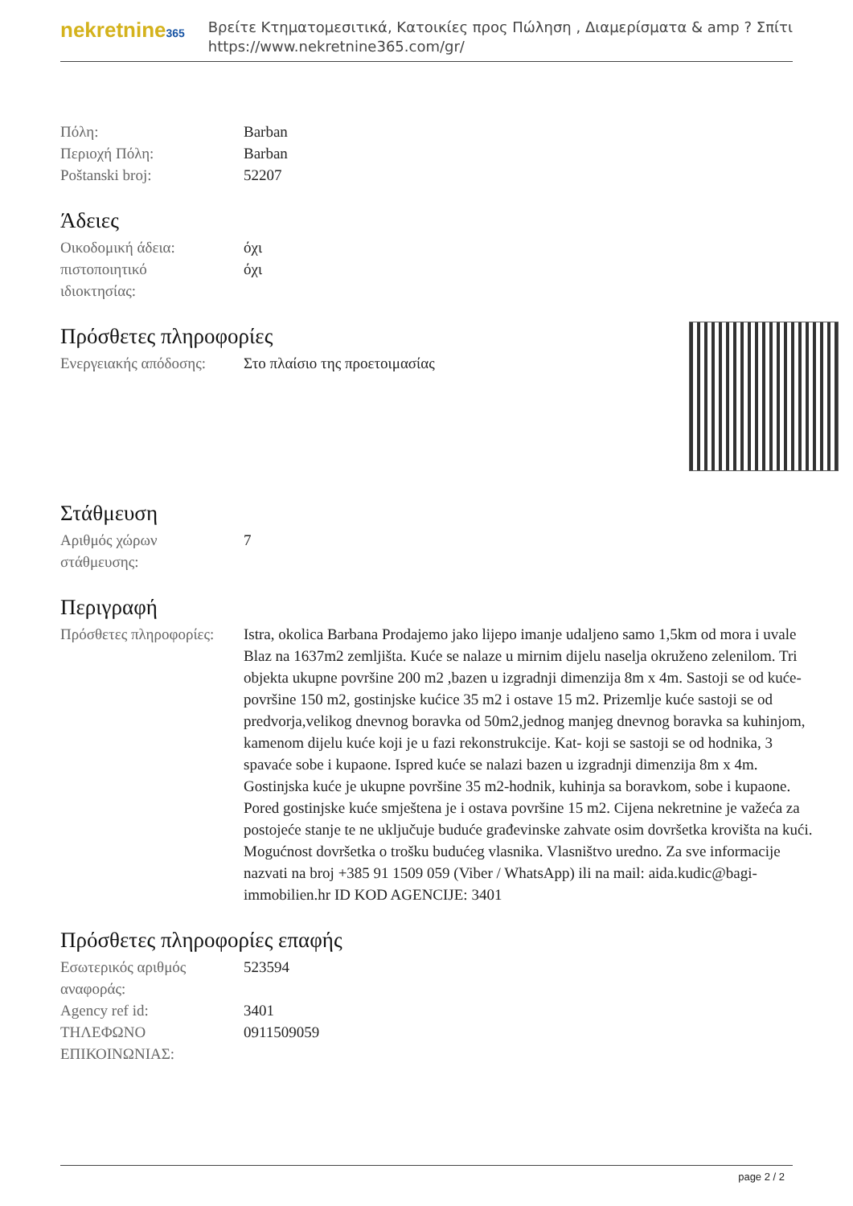nekretnine365
Βρείτε Κτηματομεσιτικά, Κατοικίες προς Πώληση , Διαμερίσματα & amp ? Σπίτι
https://www.nekretnine365.com/gr/
| Πόλη: | Barban |
| Περιοχή Πόλη: | Barban |
| Poštanski broj: | 52207 |
Άδειες
| Οικοδομική άδεια: | όχι |
| πιστοποιητικό ιδιοκτησίας: | όχι |
Πρόσθετες πληροφορίες
| Ενεργειακής απόδοσης: | Στο πλαίσιο της προετοιμασίας |
Στάθμευση
| Αριθμός χώρων στάθμευσης: | 7 |
Περιγραφή
| Πρόσθετες πληροφορίες: | Istra, okolica Barbana Prodajemo jako lijepo imanje udaljeno samo 1,5km od mora i uvale Blaz na 1637m2 zemljišta. Kuće se nalaze u mirnim dijelu naselja okruženo zelenilom. Tri objekta ukupne površine 200 m2 ,bazen u izgradnji dimenzija 8m x 4m. Sastoji se od kuće-površine 150 m2, gostinjske kućice 35 m2 i ostave 15 m2. Prizemlje kuće sastoji se od predvorja,velikog dnevnog boravka od 50m2,jednog manjeg dnevnog boravka sa kuhinjom, kamenom dijelu kuće koji je u fazi rekonstrukcije. Kat- koji se sastoji se od hodnika, 3 spavaće sobe i kupaone. Ispred kuće se nalazi bazen u izgradnji dimenzija 8m x 4m. Gostinjska kuće je ukupne površine 35 m2-hodnik, kuhinja sa boravkom, sobe i kupaone. Pored gostinjske kuće smještena je i ostava površine 15 m2. Cijena nekretnine je važeća za postojeće stanje te ne uključuje buduće građevinske zahvate osim dovršetka krovišta na kući. Mogućnost dovršetka o trošku budućeg vlasnika. Vlasništvo uredno. Za sve informacije nazvati na broj +385 91 1509 059 (Viber / WhatsApp) ili na mail: aida.kudic@bagi-immobilien.hr ID KOD AGENCIJE: 3401 |
Πρόσθετες πληροφορίες επαφής
| Εσωτερικός αριθμός αναφοράς: | 523594 |
| Agency ref id: | 3401 |
| ΤΗΛΕΦΩΝΟ ΕΠΙΚΟΙΝΩΝΙΑΣ: | 0911509059 |
page 2 / 2